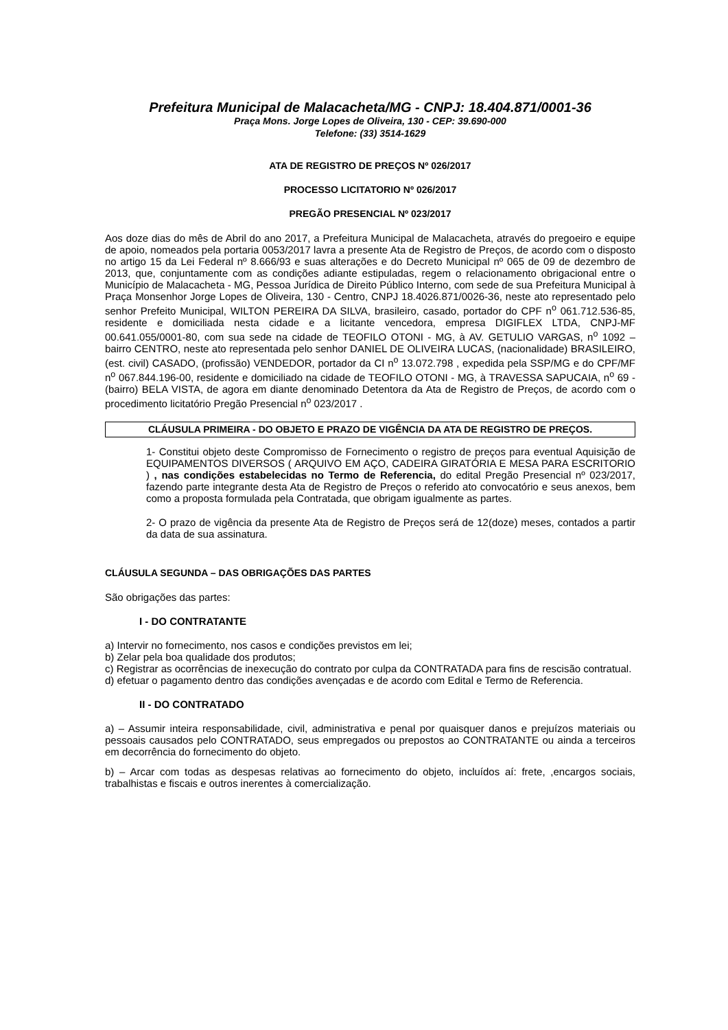Prefeitura Municipal de Malacacheta/MG - CNPJ: 18.404.871/0001-36
Praça Mons. Jorge Lopes de Oliveira, 130 - CEP: 39.690-000
Telefone: (33) 3514-1629
ATA DE REGISTRO DE PREÇOS Nº 026/2017
PROCESSO LICITATORIO Nº 026/2017
PREGÃO PRESENCIAL Nº 023/2017
Aos doze dias do mês de Abril do ano 2017, a Prefeitura Municipal de Malacacheta, através do pregoeiro e equipe de apoio, nomeados pela portaria 0053/2017 lavra a presente Ata de Registro de Preços, de acordo com o disposto no artigo 15 da Lei Federal nº 8.666/93 e suas alterações e do Decreto Municipal nº 065 de 09 de dezembro de 2013, que, conjuntamente com as condições adiante estipuladas, regem o relacionamento obrigacional entre o Município de Malacacheta - MG, Pessoa Jurídica de Direito Público Interno, com sede de sua Prefeitura Municipal à Praça Monsenhor Jorge Lopes de Oliveira, 130 - Centro, CNPJ 18.4026.871/0026-36, neste ato representado pelo senhor Prefeito Municipal, WILTON PEREIRA DA SILVA, brasileiro, casado, portador do CPF n<sup>o</sup> 061.712.536-85, residente e domiciliada nesta cidade e a licitante vencedora, empresa DIGIFLEX LTDA, CNPJ-MF 00.641.055/0001-80, com sua sede na cidade de TEOFILO OTONI - MG, à AV. GETULIO VARGAS, n<sup>o</sup> 1092 – bairro CENTRO, neste ato representada pelo senhor DANIEL DE OLIVEIRA LUCAS, (nacionalidade) BRASILEIRO, (est. civil) CASADO, (profissão) VENDEDOR, portador da CI n<sup>o</sup> 13.072.798 , expedida pela SSP/MG e do CPF/MF n<sup>o</sup> 067.844.196-00, residente e domiciliado na cidade de TEOFILO OTONI - MG, à TRAVESSA SAPUCAIA, n<sup>o</sup> 69 - (bairro) BELA VISTA, de agora em diante denominado Detentora da Ata de Registro de Preços, de acordo com o procedimento licitatório Pregão Presencial n<sup>o</sup> 023/2017 .
CLÁUSULA PRIMEIRA - DO OBJETO E PRAZO DE VIGÊNCIA DA ATA DE REGISTRO DE PREÇOS.
1- Constitui objeto deste Compromisso de Fornecimento o registro de preços para eventual Aquisição de EQUIPAMENTOS DIVERSOS ( ARQUIVO EM AÇO, CADEIRA GIRATÓRIA E MESA PARA ESCRITORIO ) , nas condições estabelecidas no Termo de Referencia, do edital Pregão Presencial nº 023/2017, fazendo parte integrante desta Ata de Registro de Preços o referido ato convocatório e seus anexos, bem como a proposta formulada pela Contratada, que obrigam igualmente as partes.
2- O prazo de vigência da presente Ata de Registro de Preços será de 12(doze) meses, contados a partir da data de sua assinatura.
CLÁUSULA SEGUNDA – DAS OBRIGAÇÕES DAS PARTES
São obrigações das partes:
I - DO CONTRATANTE
a) Intervir no fornecimento, nos casos e condições previstos em lei;
b) Zelar pela boa qualidade dos produtos;
c) Registrar as ocorrências de inexecução do contrato por culpa da CONTRATADA para fins de rescisão contratual.
d) efetuar o pagamento dentro das condições avençadas e de acordo com Edital e Termo de Referencia.
II - DO CONTRATADO
a) – Assumir inteira responsabilidade, civil, administrativa e penal por quaisquer danos e prejuízos materiais ou pessoais causados pelo CONTRATADO, seus empregados ou prepostos ao CONTRATANTE ou ainda a terceiros em decorrência do fornecimento do objeto.
b) – Arcar com todas as despesas relativas ao fornecimento do objeto, incluídos aí: frete, ,encargos sociais, trabalhistas e fiscais e outros inerentes à comercialização.